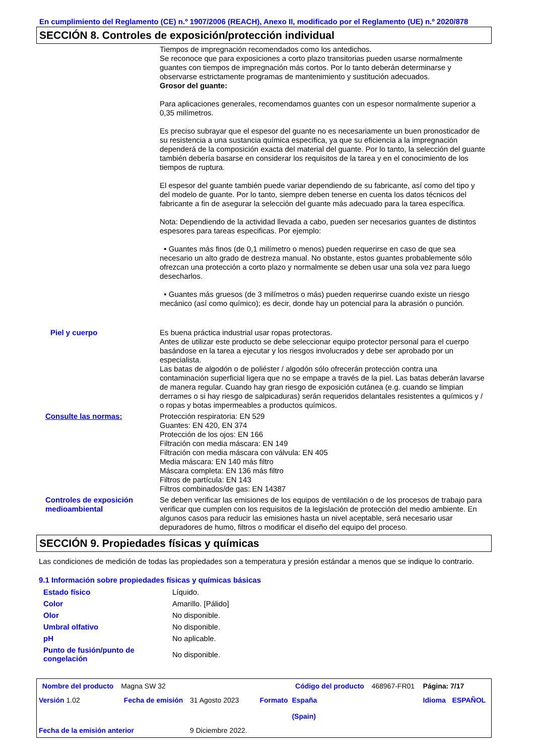En cumplimiento del Reglamento (CE) n.º 1907/2006 (REACH), Anexo II, modificado por el Reglamento (UE) n.º 2020/878
SECCIÓN 8. Controles de exposición/protección individual
Tiempos de impregnación recomendados como los antedichos.
Se reconoce que para exposiciones a corto plazo transitorias pueden usarse normalmente guantes con tiempos de impregnación más cortos. Por lo tanto deberán determinarse y observarse estrictamente programas de mantenimiento y sustitución adecuados.
Grosor del guante:
Para aplicaciones generales, recomendamos guantes con un espesor normalmente superior a 0,35 milímetros.
Es preciso subrayar que el espesor del guante no es necesariamente un buen pronosticador de su resistencia a una sustancia química especifica, ya que su eficiencia a la impregnación dependerá de la composición exacta del material del guante. Por lo tanto, la selección del guante también debería basarse en considerar los requisitos de la tarea y en el conocimiento de los tiempos de ruptura.
El espesor del guante también puede variar dependiendo de su fabricante, así como del tipo y del modelo de guante. Por lo tanto, siempre deben tenerse en cuenta los datos técnicos del fabricante a fin de asegurar la selección del guante más adecuado para la tarea específica.
Nota: Dependiendo de la actividad llevada a cabo, pueden ser necesarios guantes de distintos espesores para tareas especificas. Por ejemplo:
• Guantes más finos (de 0,1 milímetro o menos) pueden requerirse en caso de que sea necesario un alto grado de destreza manual. No obstante, estos guantes probablemente sólo ofrezcan una protección a corto plazo y normalmente se deben usar una sola vez para luego desecharlos.
• Guantes más gruesos (de 3 milímetros o más) pueden requerirse cuando existe un riesgo mecánico (así como químico); es decir, donde hay un potencial para la abrasión o punción.
Piel y cuerpo Es buena práctica industrial usar ropas protectoras.
Antes de utilizar este producto se debe seleccionar equipo protector personal para el cuerpo basándose en la tarea a ejecutar y los riesgos involucrados y debe ser aprobado por un especialista.
Las batas de algodón o de poliéster / algodón sólo ofrecerán protección contra una contaminación superficial ligera que no se empape a través de la piel. Las batas deberán lavarse de manera regular. Cuando hay gran riesgo de exposición cutánea (e.g. cuando se limpian derrames o si hay riesgo de salpicaduras) serán requeridos delantales resistentes a químicos y / o ropas y botas impermeables a productos químicos.
Consulte las normas: Protección respiratoria: EN 529
Guantes: EN 420, EN 374
Protección de los ojos: EN 166
Filtración con media máscara: EN 149
Filtración con media máscara con válvula: EN 405
Media máscara: EN 140 más filtro
Máscara completa: EN 136 más filtro
Filtros de partícula: EN 143
Filtros combinados/de gas: EN 14387
Controles de exposición medioambiental
Se deben verificar las emisiones de los equipos de ventilación o de los procesos de trabajo para verificar que cumplen con los requisitos de la legislación de protección del medio ambiente. En algunos casos para reducir las emisiones hasta un nivel aceptable, será necesario usar depuradores de humo, filtros o modificar el diseño del equipo del proceso.
SECCIÓN 9. Propiedades físicas y químicas
Las condiciones de medición de todas las propiedades son a temperatura y presión estándar a menos que se indique lo contrario.
9.1 Información sobre propiedades físicas y químicas básicas
| Estado físico | Líquido. |
| Color | Amarillo. [Pálido] |
| Olor | No disponible. |
| Umbral olfativo | No disponible. |
| pH | No aplicable. |
| Punto de fusión/punto de congelación | No disponible. |
| Nombre del producto | Magna SW 32 | | | Código del producto | 468967-FR01 | Página: 7/17 | |
| Versión 1.02 | Fecha de emisión | 31 Agosto 2023 | Formato | España (Spain) | | Idioma | ESPAÑOL |
| Fecha de la emisión anterior | | 9 Diciembre 2022. | | | | | |